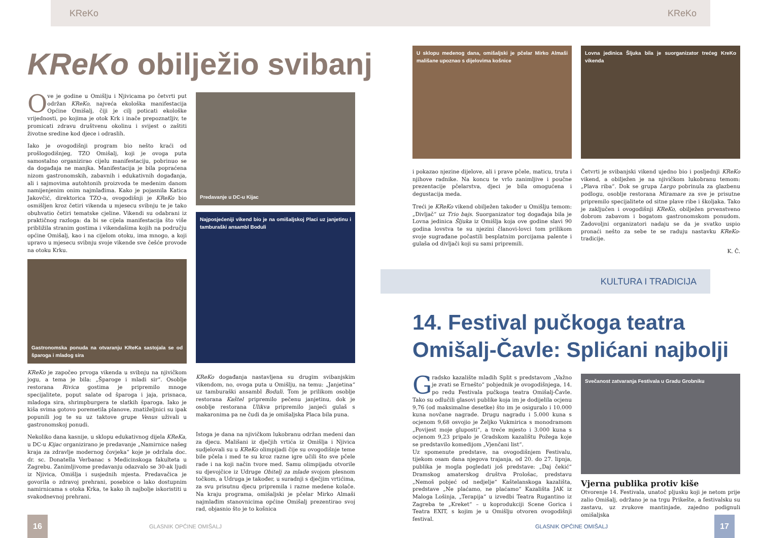KReKo
KReKo obilježio svibanj
Ove je godine u Omišlju i Njivicama po četvrti put održan KReKo, najveća ekološka manifestacija Općine Omišalj, čiji je cilj poticati ekološke vrijednosti, po kojima je otok Krk i inače prepoznatljiv, te promicati zdravu društvenu okolinu i svijest o zaštiti životne sredine kod djece i odraslih.
Iako je ovogodišnji program bio nešto kraći od prošlogodišnjeg, TZO Omišalj, koji je ovoga puta samostalno organizirao cijelu manifestaciju, pobrinuo se da događaja ne manjka. Manifestacija je bila popraćena nizom gastronomskih, zabavnih i edukativnih događanja, ali i sajmovima autohtonih proizvoda te medenim danom namijenjenim onim najmlađima. Kako je pojasnila Katica Jakovčić, direktorica TZO-a, ovogodišnji je KReKo bio osmišljen kroz četiri vikenda u mjesecu svibnju te je tako obuhvatio četiri tematske cjeline. Vikendi su odabrani iz praktičnog razloga: da bi se cijela manifestacija što više približila stranim gostima i vikendašima kojih na području općine Omišalj, kao i na cijelom otoku, ima mnogo, a koji upravo u mjesecu svibnju svoje vikende sve češće provode na otoku Krku.
Gastronomska ponuda na otvaranju KReKa sastojala se od šparoga i mladog sira
KReKo je započeo prvoga vikenda u svibnju na njivičkom jogu, a tema je bila: „Šparoge i mladi sir“. Osoblje restorana Rivica gostima je pripremilo mnoge specijalitete, poput salate od šparoga i jaja, prisnaca, mladoga sira, shrimpburgera te slatkih šparoga. Iako je kiša svima gotovo poremetila planove, znatiželjnici su ipak popunili jog te su uz taktove grupe Venus uživali u gastronomskoj ponudi.
Nekoliko dana kasnije, u sklopu edukativnog dijela KReKa, u DC-u Kijac organizirano je predavanje „Namirnice našeg kraja za zdravlje modernog čovjeka“ koje je održala doc. dr. sc. Donatella Verbanac s Medicinskoga fakulteta u Zagrebu. Zanimljivome predavanju odazvalo se 30-ak ljudi iz Njivica, Omišlja i susjednih mjesta. Predavačica je govorila o zdravoj prehrani, posebice o lako dostupnim namirnicama s otoka Krka, te kako ih najbolje iskoristiti u svakodnevnoj prehrani.
Predavanje u DC-u Kijac
Najposjećeniji vikend bio je na omišaljskoj Placi uz janjetinu i tamburaški ansambl Boduli
KReKo događanja nastavljena su drugim svibanjskim vikendom, no, ovoga puta u Omišlju, na temu: „Janjetina“ uz tamburaški ansambl Boduli. Tom je prilikom osoblje restorana Kaštel pripremilo pečenu janjetinu, dok je osoblje restorana Ulikva pripremilo janjeći gulaš s makaronima pa ne čudi da je omišaljska Placa bila puna.
Istoga je dana na njivičkom lukobranu održan medeni dan za djecu. Mališani iz dječjih vrtića iz Omišlja i Njivica sudjelovali su u KReKo olimpijadi čije su ovogodišnje teme bile pčela i med te su kroz razne igre učili što sve pčele rade i na koji način tvore med. Samu olimpijadu otvorile su djevojčice iz Udruge Obitelj za mlade svojom plesnom točkom, a Udruga je također, u suradnji s dječjim vrtićima, za svu prisutnu djecu pripremila i razne medene kolače. Na kraju programa, omišaljski je pčelar Mirko Almaši najmlađim stanovnicima općine Omišalj prezentirao svoj rad, objasnio što je to košnica
16
GLASNIK OPĆINE OMIŠALJ
KReKo
U sklopu medenog dana, omišaljski je pčelar Mirko Almaši mališane upoznao s dijelovima košnice
i pokazao njezine dijelove, ali i prave pčele, maticu, truta i njihove radnike. Na koncu te vrlo zanimljive i poučne prezentacije pčelarstva, djeci je bila omogućena i degustacija meda.
Treći je KReKo vikend obilježen također u Omišlju temom: „Divljač“ uz Trio bajs. Suorganizator tog događaja bila je Lovna jedinica Šljuka iz Omišlja koja ove godine slavi 90 godina lovstva te su njezini članovi-lovci tom prilikom svoje sugrađane počastili besplatnim porcijama palente i gulaša od divljači koji su sami pripremili.
Lovna jedinica Šljuka bila je suorganizator trećeg KreKo vikenda
Četvrti je svibanjski vikend ujedno bio i posljednji KReKo vikend, a obilježen je na njivičkom lukobranu temom: „Plava riba“. Dok se grupa Largo pobrinula za glazbenu podlogu, osoblje restorana Miramare za sve je prisutne pripremilo specijalitete od sitne plave ribe i školjaka. Tako je zaključen i ovogodišnji KReKo, obilježen prvenstveno dobrom zabavom i bogatom gastronomskom ponudom. Zadovoljni organizatori nadaju se da je svatko uspio pronaći nešto za sebe te se raduju nastavku KReKo- tradicije.
K. Č.
KULTURA I TRADICIJA
14. Festival pučkoga teatra Omišalj-Čavle: Splićani najbolji
Gradsko kazalište mladih Split s predstavom „Važno je zvati se Ernešto“ pobjednik je ovogodišnjega, 14. po redu Festivala pučkoga teatra Omišalj-Čavle. Tako su odlučili glasovi publike koja im je dodijelila ocjenu 9,76 (od maksimalne desetke) što im je osiguralo i 10.000 kuna novčane nagrade. Drugu nagradu i 5.000 kuna s ocjenom 9,68 osvojio je Željko Vukmirica s monodramom „Povijest moje gluposti“, a treće mjesto i 3.000 kuna s ocjenom 9,23 pripalo je Gradskom kazalištu Požega koje se predstavilo komedijom „Vjenčani list“.
Uz spomenute predstave, na ovogodišnjem Festivalu, tijekom osam dana njegova trajanja, od 20. do 27. lipnja, publika je mogla pogledati još predstave: „Daj čekić“ Dramskog amaterskog društva Prološac, predstavu „Nemoš pobjeć od nedjelje“ Kaštelanskoga kazališta, predstave „Ne plaćamo, ne plaćamo“ Kazališta JAK iz Maloga Lošinja, „Terapija“ u izvedbi Teatra Rugantino iz Zagreba te „Kreket“ – u koprodukciji Scene Gorica i Teatra EXIT, s kojim je u Omišlju otvoren ovogodišnji festival.
Svečanost zatvaranja Festivala u Gradu Grobniku
Vjerna publika protiv kiše
Otvorenje 14. Festivala, unatoč pljusku koji je netom prije zalio Omišalj, održano je na trgu Prikešte, a festivalsku su zastavu, uz zvukove mantinjade, zajedno podignuli omišaljska
GLASNIK OPĆINE OMIŠALJ
17